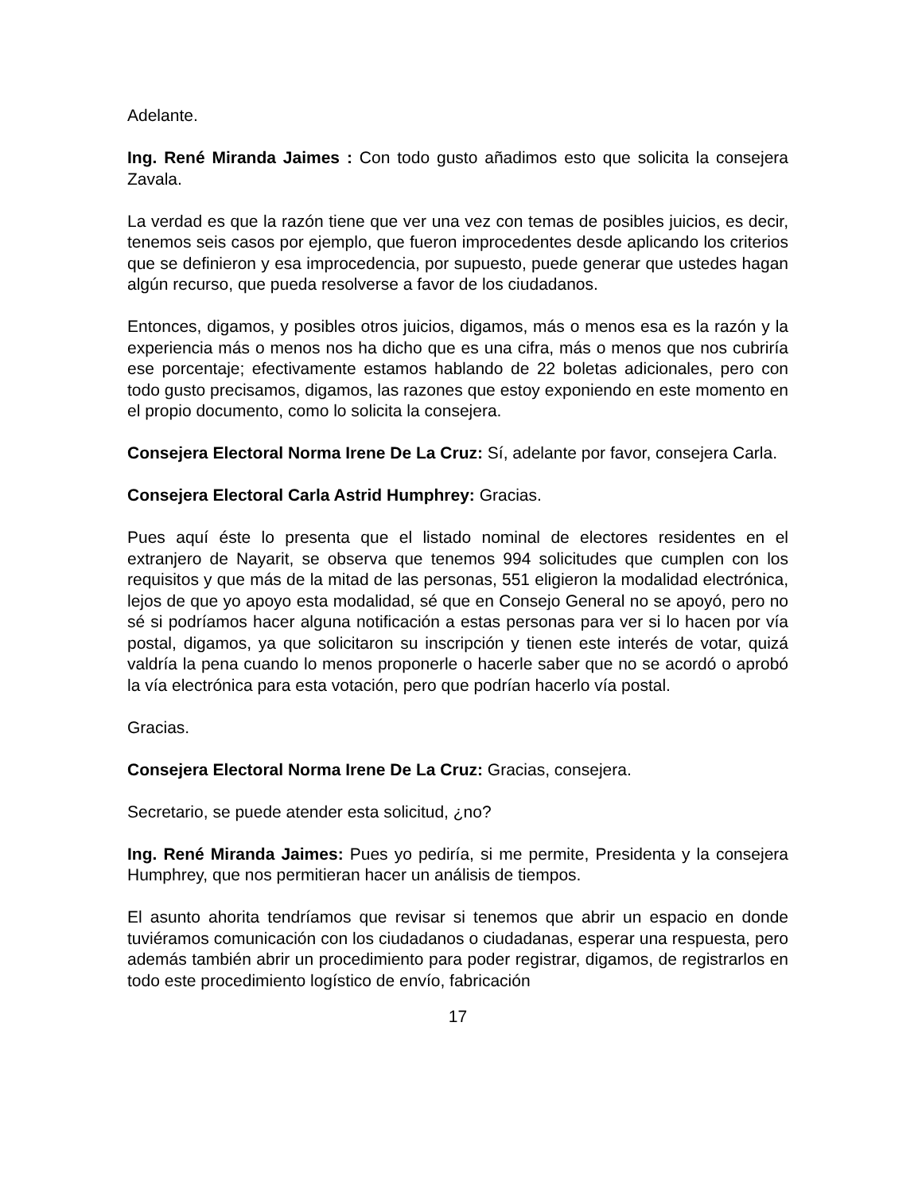Adelante.
Ing. René Miranda Jaimes : Con todo gusto añadimos esto que solicita la consejera Zavala.
La verdad es que la razón tiene que ver una vez con temas de posibles juicios, es decir, tenemos seis casos por ejemplo, que fueron improcedentes desde aplicando los criterios que se definieron y esa improcedencia, por supuesto, puede generar que ustedes hagan algún recurso, que pueda resolverse a favor de los ciudadanos.
Entonces, digamos, y posibles otros juicios, digamos, más o menos esa es la razón y la experiencia más o menos nos ha dicho que es una cifra, más o menos que nos cubriría ese porcentaje; efectivamente estamos hablando de 22 boletas adicionales, pero con todo gusto precisamos, digamos, las razones que estoy exponiendo en este momento en el propio documento, como lo solicita la consejera.
Consejera Electoral Norma Irene De La Cruz: Sí, adelante por favor, consejera Carla.
Consejera Electoral Carla Astrid Humphrey: Gracias.
Pues aquí éste lo presenta que el listado nominal de electores residentes en el extranjero de Nayarit, se observa que tenemos 994 solicitudes que cumplen con los requisitos y que más de la mitad de las personas, 551 eligieron la modalidad electrónica, lejos de que yo apoyo esta modalidad, sé que en Consejo General no se apoyó, pero no sé si podríamos hacer alguna notificación a estas personas para ver si lo hacen por vía postal, digamos, ya que solicitaron su inscripción y tienen este interés de votar, quizá valdría la pena cuando lo menos proponerle o hacerle saber que no se acordó o aprobó la vía electrónica para esta votación, pero que podrían hacerlo vía postal.
Gracias.
Consejera Electoral Norma Irene De La Cruz: Gracias, consejera.
Secretario, se puede atender esta solicitud, ¿no?
Ing. René Miranda Jaimes: Pues yo pediría, si me permite, Presidenta y la consejera Humphrey, que nos permitieran hacer un análisis de tiempos.
El asunto ahorita tendríamos que revisar si tenemos que abrir un espacio en donde tuviéramos comunicación con los ciudadanos o ciudadanas, esperar una respuesta, pero además también abrir un procedimiento para poder registrar, digamos, de registrarlos en todo este procedimiento logístico de envío, fabricación
17